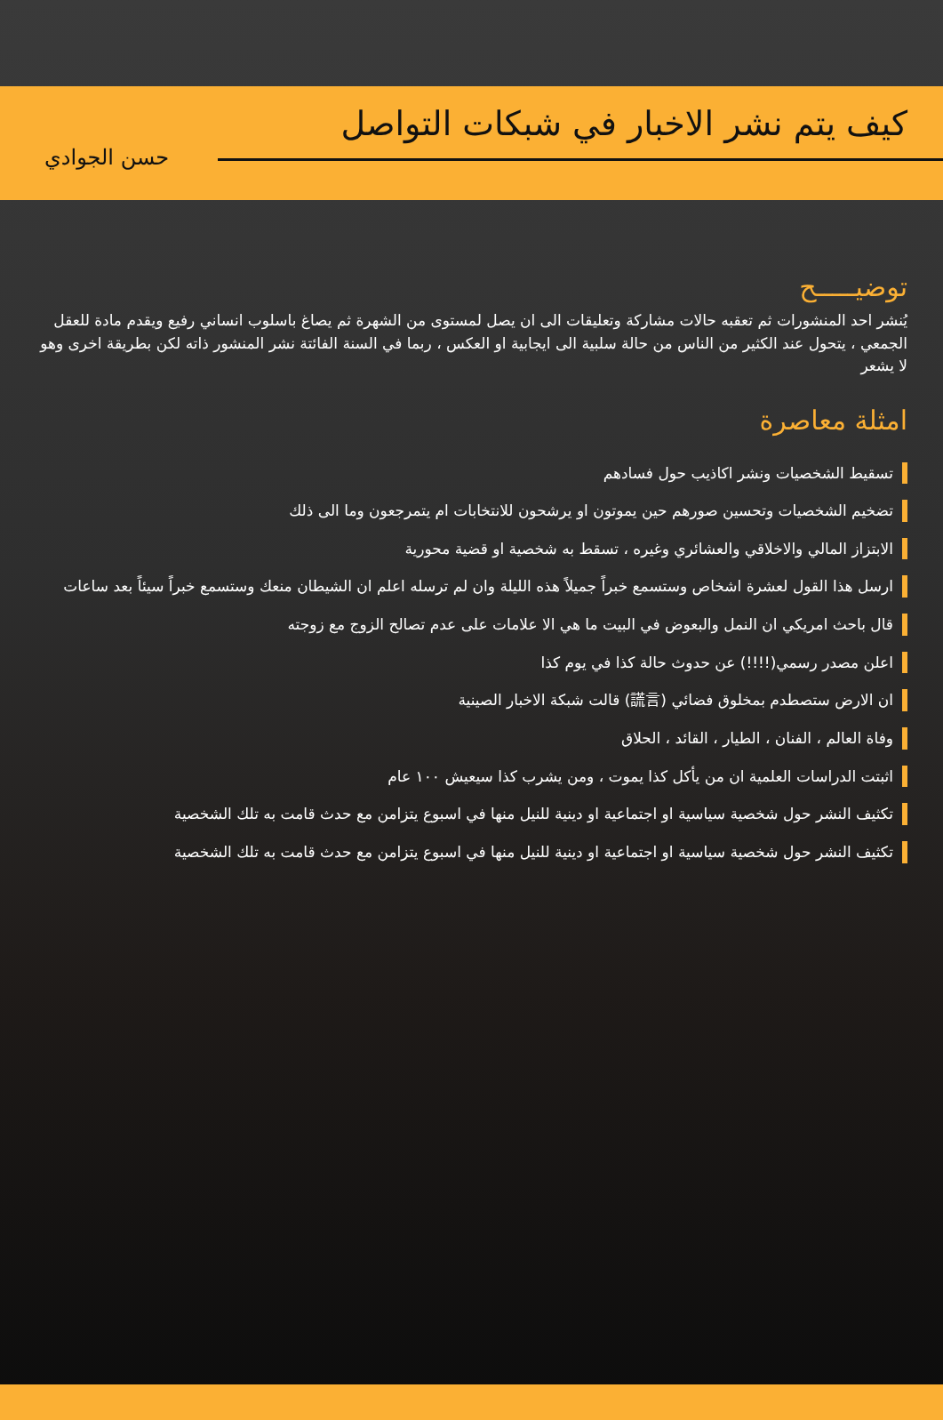كيف يتم نشر الاخبار في شبكات التواصل
حسن الجوادي
توضيـــــح
يُنشر احد المنشورات ثم تعقبه حالات مشاركة وتعليقات الى ان يصل لمستوى من الشهرة ثم يصاغ باسلوب انساني رفيع ويقدم مادة للعقل الجمعي ، يتحول عند الكثير من الناس من حالة سلبية الى ايجابية او العكس ، ربما في السنة الفائتة نشر المنشور ذاته لكن بطريقة اخرى وهو لا يشعر
امثلة معاصرة
تسقيط الشخصيات ونشر اكاذيب حول فسادهم
تضخيم الشخصيات وتحسين صورهم حين يموتون او يرشحون للانتخابات ام يتمرجعون وما الى ذلك
الابتزاز المالي والاخلاقي والعشائري وغيره ، تسقط به شخصية او قضية محورية
ارسل هذا القول لعشرة اشخاص وستسمع خبراً جميلاً هذه الليلة وان لم ترسله اعلم ان الشيطان منعك وستسمع خبراً سيئاً بعد ساعات
قال باحث امريكي ان النمل والبعوض في البيت ما هي الا علامات على عدم تصالح الزوج مع زوجته
اعلن مصدر رسمي(!!!!) عن حدوث حالة كذا في يوم كذا
ان الارض ستصطدم بمخلوق فضائي (謊言) قالت شبكة الاخبار الصينية
وفاة العالم ، الفنان ، الطيار ، القائد ، الحلاق
اثبتت الدراسات العلمية ان من يأكل كذا يموت ، ومن يشرب كذا سيعيش ١٠٠ عام
تكثيف النشر حول شخصية سياسية او اجتماعية او دينية للنيل منها في اسبوع يتزامن مع حدث قامت به تلك الشخصية
تكثيف النشر حول شخصية سياسية او اجتماعية او دينية للنيل منها في اسبوع يتزامن مع حدث قامت به تلك الشخصية